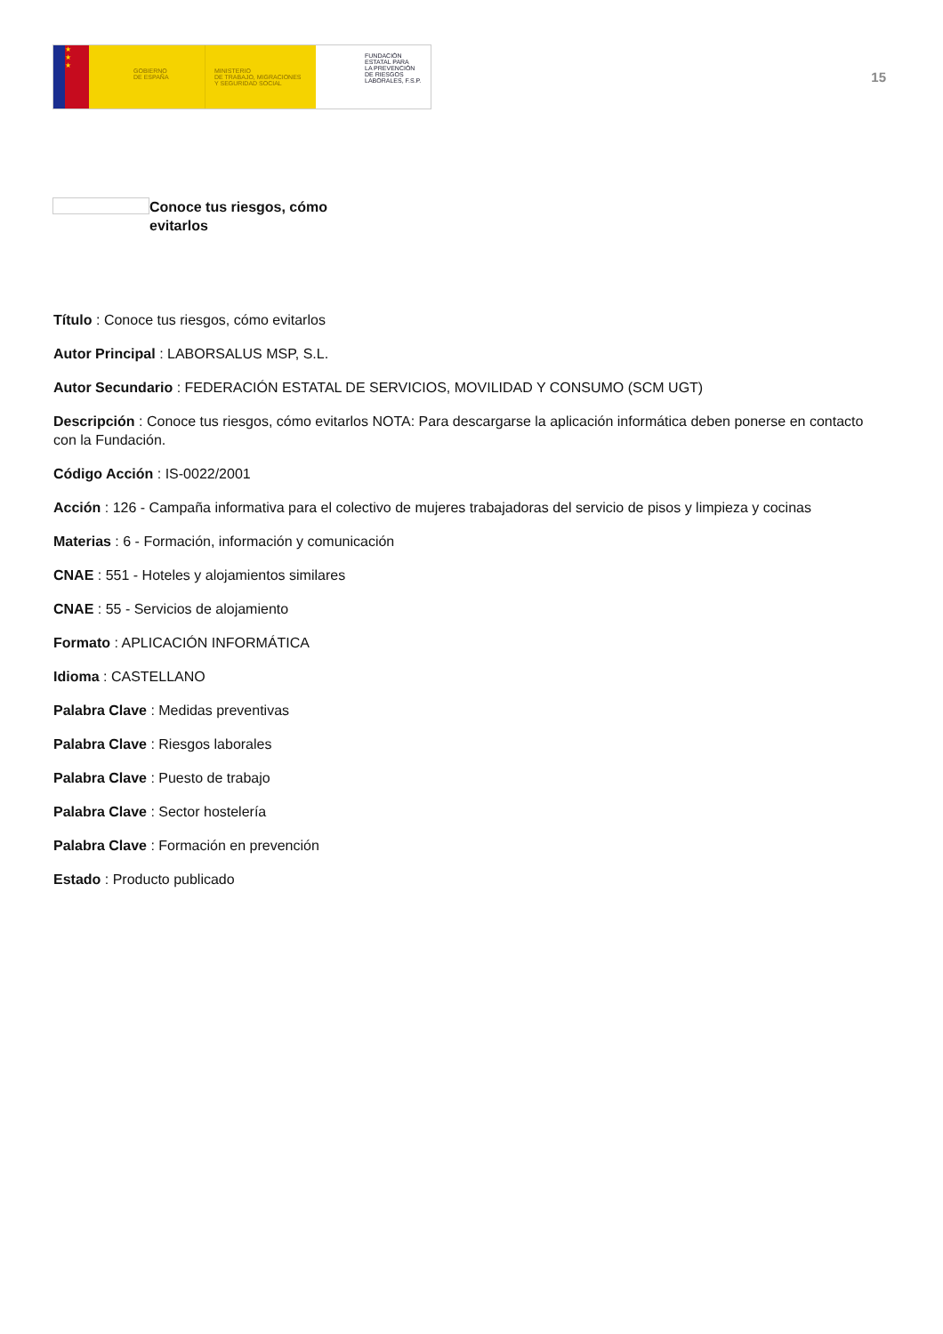★
★
★
GOBIERNO
DE ESPAÑA
MINISTERIO
DE TRABAJO, MIGRACIONES
Y SEGURIDAD SOCIAL
FUNDACIÓN
ESTATAL PARA
LA PREVENCIÓN
DE RIESGOS
LABORALES, F.S.P.
15
Conoce tus riesgos, cómo evitarlos
Título : Conoce tus riesgos, cómo evitarlos
Autor Principal : LABORSALUS MSP, S.L.
Autor Secundario : FEDERACIÓN ESTATAL DE SERVICIOS, MOVILIDAD Y CONSUMO (SCM UGT)
Descripción : Conoce tus riesgos, cómo evitarlos NOTA: Para descargarse la aplicación informática deben ponerse en contacto con la Fundación.
Código Acción : IS-0022/2001
Acción : 126 - Campaña informativa para el colectivo de mujeres trabajadoras del servicio de pisos y limpieza y cocinas
Materias : 6 - Formación, información y comunicación
CNAE : 551 - Hoteles y alojamientos similares
CNAE : 55 - Servicios de alojamiento
Formato : APLICACIÓN INFORMÁTICA
Idioma : CASTELLANO
Palabra Clave : Medidas preventivas
Palabra Clave : Riesgos laborales
Palabra Clave : Puesto de trabajo
Palabra Clave : Sector hostelería
Palabra Clave : Formación en prevención
Estado : Producto publicado